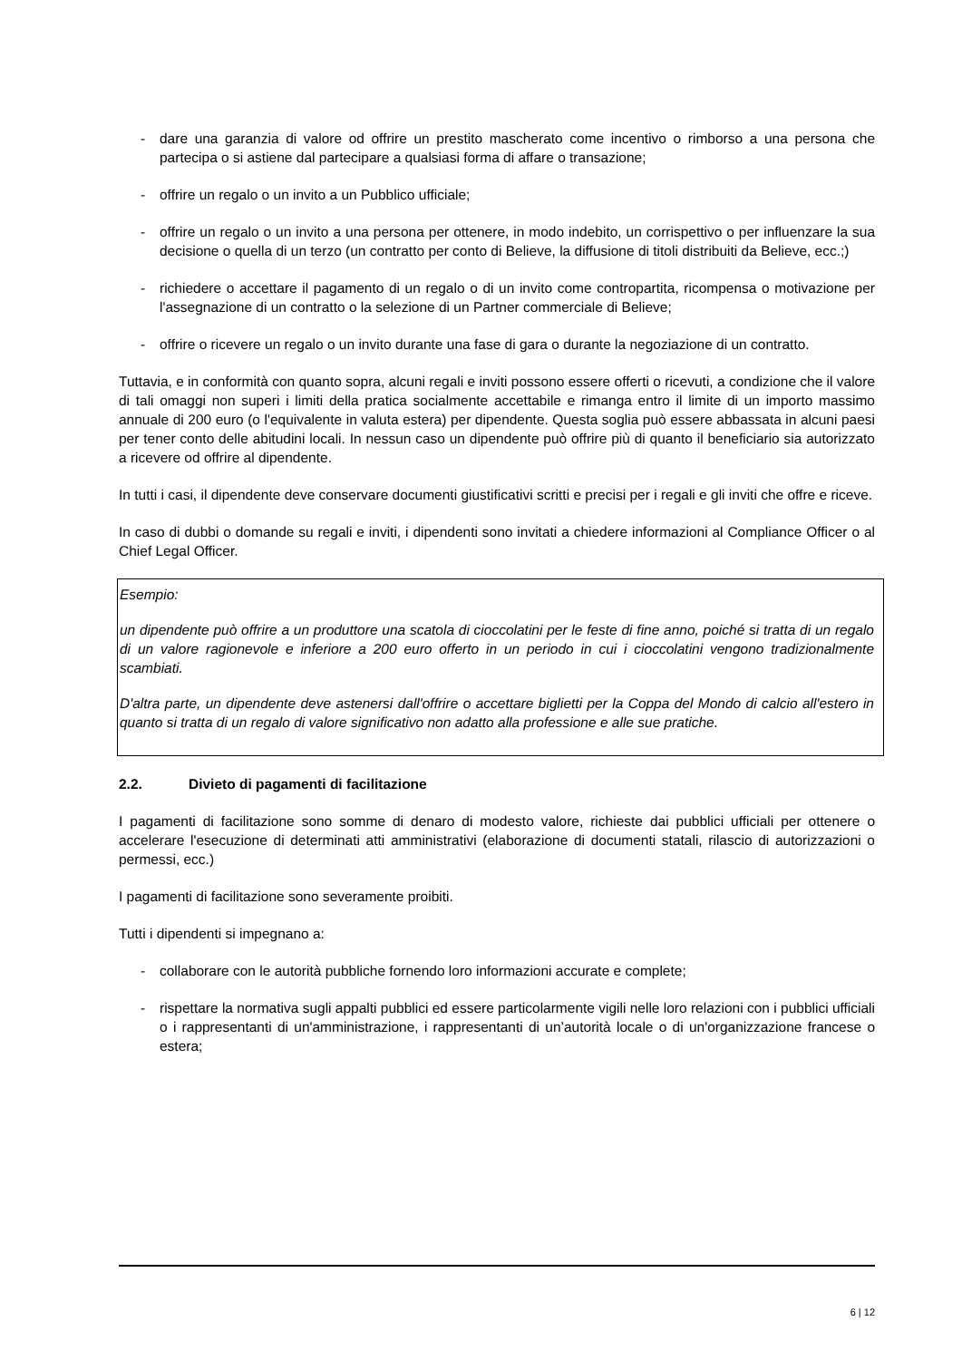- dare una garanzia di valore od offrire un prestito mascherato come incentivo o rimborso a una persona che partecipa o si astiene dal partecipare a qualsiasi forma di affare o transazione;
- offrire un regalo o un invito a un Pubblico ufficiale;
- offrire un regalo o un invito a una persona per ottenere, in modo indebito, un corrispettivo o per influenzare la sua decisione o quella di un terzo (un contratto per conto di Believe, la diffusione di titoli distribuiti da Believe, ecc.;)
- richiedere o accettare il pagamento di un regalo o di un invito come contropartita, ricompensa o motivazione per l'assegnazione di un contratto o la selezione di un Partner commerciale di Believe;
- offrire o ricevere un regalo o un invito durante una fase di gara o durante la negoziazione di un contratto.
Tuttavia, e in conformità con quanto sopra, alcuni regali e inviti possono essere offerti o ricevuti, a condizione che il valore di tali omaggi non superi i limiti della pratica socialmente accettabile e rimanga entro il limite di un importo massimo annuale di 200 euro (o l'equivalente in valuta estera) per dipendente. Questa soglia può essere abbassata in alcuni paesi per tener conto delle abitudini locali. In nessun caso un dipendente può offrire più di quanto il beneficiario sia autorizzato a ricevere od offrire al dipendente.
In tutti i casi, il dipendente deve conservare documenti giustificativi scritti e precisi per i regali e gli inviti che offre e riceve.
In caso di dubbi o domande su regali e inviti, i dipendenti sono invitati a chiedere informazioni al Compliance Officer o al Chief Legal Officer.
Esempio:
un dipendente può offrire a un produttore una scatola di cioccolatini per le feste di fine anno, poiché si tratta di un regalo di un valore ragionevole e inferiore a 200 euro offerto in un periodo in cui i cioccolatini vengono tradizionalmente scambiati.
D'altra parte, un dipendente deve astenersi dall'offrire o accettare biglietti per la Coppa del Mondo di calcio all'estero in quanto si tratta di un regalo di valore significativo non adatto alla professione e alle sue pratiche.
2.2. Divieto di pagamenti di facilitazione
I pagamenti di facilitazione sono somme di denaro di modesto valore, richieste dai pubblici ufficiali per ottenere o accelerare l'esecuzione di determinati atti amministrativi (elaborazione di documenti statali, rilascio di autorizzazioni o permessi, ecc.)
I pagamenti di facilitazione sono severamente proibiti.
Tutti i dipendenti si impegnano a:
- collaborare con le autorità pubbliche fornendo loro informazioni accurate e complete;
- rispettare la normativa sugli appalti pubblici ed essere particolarmente vigili nelle loro relazioni con i pubblici ufficiali o i rappresentanti di un'amministrazione, i rappresentanti di un’autorità locale o di un'organizzazione francese o estera;
6 | 12